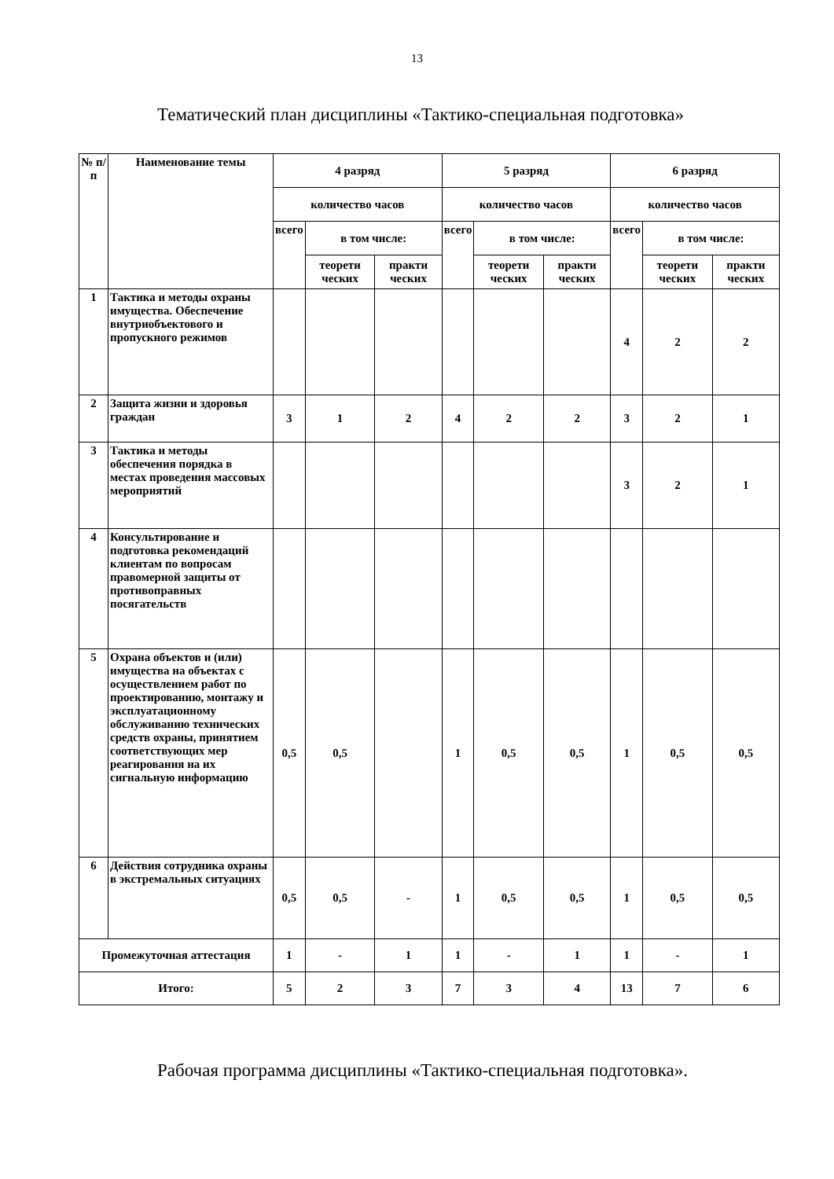13
Тематический план дисциплины «Тактико-специальная подготовка»
| № п/п | Наименование темы | 4 разряд | | | 5 разряд | | | 6 разряд | | |
| --- | --- | --- | --- | --- | --- | --- | --- | --- | --- | --- |
| | | количество часов | | | количество часов | | | количество часов | | |
| | | всего | в том числе: | | всего | в том числе: | | всего | в том числе: | |
| | | | теорети ческих | практи ческих | | теорети ческих | практи ческих | | теорети ческих | практи ческих |
| 1 | Тактика и методы охраны имущества. Обеспечение внутриобъектового и пропускного режимов | | | | | | | 4 | 2 | 2 |
| 2 | Защита жизни и здоровья граждан | 3 | 1 | 2 | 4 | 2 | 2 | 3 | 2 | 1 |
| 3 | Тактика и методы обеспечения порядка в местах проведения массовых мероприятий | | | | | | | 3 | 2 | 1 |
| 4 | Консультирование и подготовка рекомендаций клиентам по вопросам правомерной защиты от противоправных посягательств | | | | | | | | | |
| 5 | Охрана объектов и (или) имущества на объектах с осуществлением работ по проектированию, монтажу и эксплуатационному обслуживанию технических средств охраны, принятием соответствующих мер реагирования на их сигнальную информацию | 0,5 | 0,5 | | 1 | 0,5 | 0,5 | 1 | 0,5 | 0,5 |
| 6 | Действия сотрудника охраны в экстремальных ситуациях | 0,5 | 0,5 | - | 1 | 0,5 | 0,5 | 1 | 0,5 | 0,5 |
| Промежуточная аттестация | | 1 | - | 1 | 1 | - | 1 | 1 | - | 1 |
| Итого: | | 5 | 2 | 3 | 7 | 3 | 4 | 13 | 7 | 6 |
Рабочая программа дисциплины «Тактико-специальная подготовка».